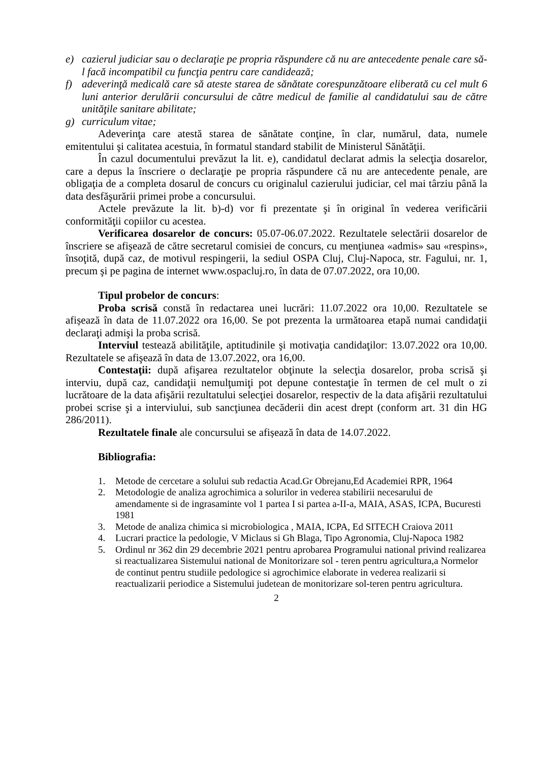e) cazierul judiciar sau o declaraţie pe propria răspundere că nu are antecedente penale care să-l facă incompatibil cu funcţia pentru care candidează;
f) adeverinţă medicală care să ateste starea de sănătate corespunzătoare eliberată cu cel mult 6 luni anterior derulării concursului de către medicul de familie al candidatului sau de către unităţile sanitare abilitate;
g) curriculum vitae;
Adeverinţa care atestă starea de sănătate conţine, în clar, numărul, data, numele emitentului şi calitatea acestuia, în formatul standard stabilit de Ministerul Sănătăţii.
În cazul documentului prevăzut la lit. e), candidatul declarat admis la selecţia dosarelor, care a depus la înscriere o declaraţie pe propria răspundere că nu are antecedente penale, are obligaţia de a completa dosarul de concurs cu originalul cazierului judiciar, cel mai târziu până la data desfăşurării primei probe a concursului.
Actele prevăzute la lit. b)-d) vor fi prezentate şi în original în vederea verificării conformităţii copiilor cu acestea.
Verificarea dosarelor de concurs: 05.07-06.07.2022. Rezultatele selectării dosarelor de înscriere se afişează de către secretarul comisiei de concurs, cu menţiunea «admis» sau «respins», însoţită, după caz, de motivul respingerii, la sediul OSPA Cluj, Cluj-Napoca, str. Fagului, nr. 1, precum şi pe pagina de internet www.ospacluj.ro, în data de 07.07.2022, ora 10,00.
Tipul probelor de concurs:
Proba scrisă constă în redactarea unei lucrări: 11.07.2022 ora 10,00. Rezultatele se afișează în data de 11.07.2022 ora 16,00. Se pot prezenta la următoarea etapă numai candidaţii declaraţi admişi la proba scrisă.
Interviul testează abilităţile, aptitudinile şi motivaţia candidaţilor: 13.07.2022 ora 10,00. Rezultatele se afişează în data de 13.07.2022, ora 16,00.
Contestaţii: după afişarea rezultatelor obţinute la selecţia dosarelor, proba scrisă şi interviu, după caz, candidaţii nemulţumiţi pot depune contestaţie în termen de cel mult o zi lucrătoare de la data afişării rezultatului selecţiei dosarelor, respectiv de la data afişării rezultatului probei scrise şi a interviului, sub sancţiunea decăderii din acest drept (conform art. 31 din HG 286/2011).
Rezultatele finale ale concursului se afișează în data de 14.07.2022.
Bibliografia:
1. Metode de cercetare a solului sub redactia Acad.Gr Obrejanu,Ed Academiei RPR, 1964
2. Metodologie de analiza agrochimica a solurilor in vederea stabilirii necesarului de amendamente si de ingrasaminte vol 1 partea I si partea a-II-a, MAIA, ASAS, ICPA, Bucuresti 1981
3. Metode de analiza chimica si microbiologica , MAIA, ICPA, Ed SITECH Craiova 2011
4. Lucrari practice la pedologie, V Miclaus si Gh Blaga, Tipo Agronomia, Cluj-Napoca 1982
5. Ordinul nr 362 din 29 decembrie 2021 pentru aprobarea Programului national privind realizarea si reactualizarea Sistemului national de Monitorizare sol - teren pentru agricultura,a Normelor de continut pentru studiile pedologice si agrochimice elaborate in vederea realizarii si reactualizarii periodice a Sistemului judetean de monitorizare sol-teren pentru agricultura.
2